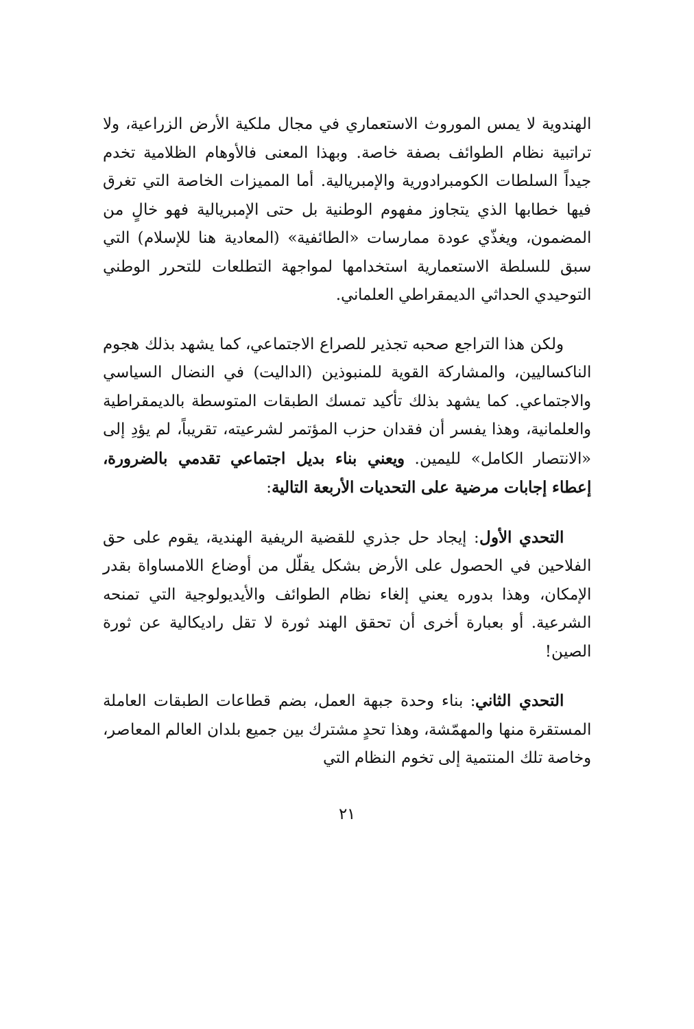الهندوية لا يمس الموروث الاستعماري في مجال ملكية الأرض الزراعية، ولا تراتبية نظام الطوائف بصفة خاصة. وبهذا المعنى فالأوهام الظلامية تخدم جيداً السلطات الكومبرادورية والإمبريالية. أما المميزات الخاصة التي تغرق فيها خطابها الذي يتجاوز مفهوم الوطنية بل حتى الإمبريالية فهو خالٍ من المضمون، ويغذّي عودة ممارسات «الطائفية» (المعادية هنا للإسلام) التي سبق للسلطة الاستعمارية استخدامها لمواجهة التطلعات للتحرر الوطني التوحيدي الحداثي الديمقراطي العلماني.
ولكن هذا التراجع صحبه تجذير للصراع الاجتماعي، كما يشهد بذلك هجوم الناكساليين، والمشاركة القوية للمنبوذين (الداليت) في النضال السياسي والاجتماعي. كما يشهد بذلك تأكيد تمسك الطبقات المتوسطة بالديمقراطية والعلمانية، وهذا يفسر أن فقدان حزب المؤتمر لشرعيته، تقريباً، لم يؤدِ إلى «الانتصار الكامل» لليمين. ويعني بناء بديل اجتماعي تقدمي بالضرورة، إعطاء إجابات مرضية على التحديات الأربعة التالية:
التحدي الأول: إيجاد حل جذري للقضية الريفية الهندية، يقوم على حق الفلاحين في الحصول على الأرض بشكل يقلّل من أوضاع اللامساواة بقدر الإمكان، وهذا بدوره يعني إلغاء نظام الطوائف والأيديولوجية التي تمنحه الشرعية. أو بعبارة أخرى أن تحقق الهند ثورة لا تقل راديكالية عن ثورة الصين!
التحدي الثاني: بناء وحدة جبهة العمل، بضم قطاعات الطبقات العاملة المستقرة منها والمهمّشة، وهذا تحدٍ مشترك بين جميع بلدان العالم المعاصر، وخاصة تلك المنتمية إلى تخوم النظام التي
٢١